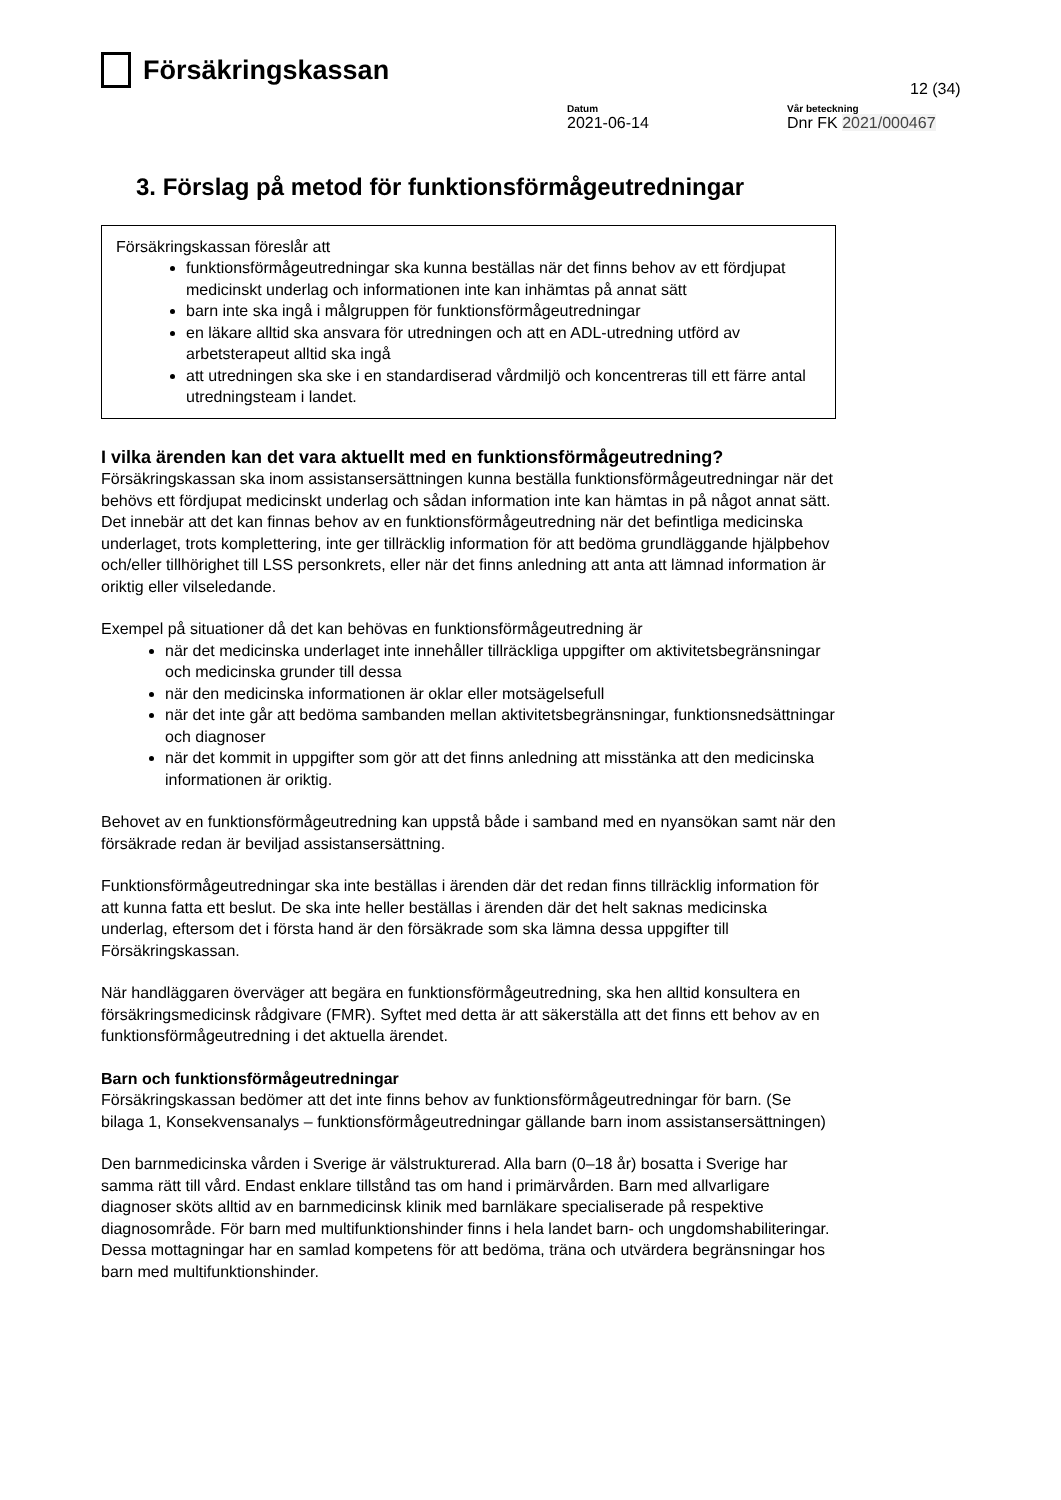Försäkringskassan
12 (34)
Datum
2021-06-14
Vår beteckning
Dnr FK 2021/000467
3. Förslag på metod för funktionsförmågeutredningar
Försäkringskassan föreslår att
funktionsförmågeutredningar ska kunna beställas när det finns behov av ett fördjupat medicinskt underlag och informationen inte kan inhämtas på annat sätt
barn inte ska ingå i målgruppen för funktionsförmågeutredningar
en läkare alltid ska ansvara för utredningen och att en ADL-utredning utförd av arbetsterapeut alltid ska ingå
att utredningen ska ske i en standardiserad vårdmiljö och koncentreras till ett färre antal utredningsteam i landet.
I vilka ärenden kan det vara aktuellt med en funktionsförmågeutredning?
Försäkringskassan ska inom assistansersättningen kunna beställa funktionsförmågeutredningar när det behövs ett fördjupat medicinskt underlag och sådan information inte kan hämtas in på något annat sätt. Det innebär att det kan finnas behov av en funktionsförmågeutredning när det befintliga medicinska underlaget, trots komplettering, inte ger tillräcklig information för att bedöma grundläggande hjälpbehov och/eller tillhörighet till LSS personkrets, eller när det finns anledning att anta att lämnad information är oriktig eller vilseledande.
Exempel på situationer då det kan behövas en funktionsförmågeutredning är
när det medicinska underlaget inte innehåller tillräckliga uppgifter om aktivitetsbegränsningar och medicinska grunder till dessa
när den medicinska informationen är oklar eller motsägelsefull
när det inte går att bedöma sambanden mellan aktivitetsbegränsningar, funktionsnedsättningar och diagnoser
när det kommit in uppgifter som gör att det finns anledning att misstänka att den medicinska informationen är oriktig.
Behovet av en funktionsförmågeutredning kan uppstå både i samband med en nyansökan samt när den försäkrade redan är beviljad assistansersättning.
Funktionsförmågeutredningar ska inte beställas i ärenden där det redan finns tillräcklig information för att kunna fatta ett beslut. De ska inte heller beställas i ärenden där det helt saknas medicinska underlag, eftersom det i första hand är den försäkrade som ska lämna dessa uppgifter till Försäkringskassan.
När handläggaren överväger att begära en funktionsförmågeutredning, ska hen alltid konsultera en försäkringsmedicinsk rådgivare (FMR). Syftet med detta är att säkerställa att det finns ett behov av en funktionsförmågeutredning i det aktuella ärendet.
Barn och funktionsförmågeutredningar
Försäkringskassan bedömer att det inte finns behov av funktionsförmågeutredningar för barn. (Se bilaga 1, Konsekvensanalys – funktionsförmågeutredningar gällande barn inom assistansersättningen)
Den barnmedicinska vården i Sverige är välstrukturerad. Alla barn (0–18 år) bosatta i Sverige har samma rätt till vård. Endast enklare tillstånd tas om hand i primärvården. Barn med allvarligare diagnoser sköts alltid av en barnmedicinsk klinik med barnläkare specialiserade på respektive diagnosområde. För barn med multifunktionshinder finns i hela landet barn- och ungdomshabiliteringar. Dessa mottagningar har en samlad kompetens för att bedöma, träna och utvärdera begränsningar hos barn med multifunktionshinder.